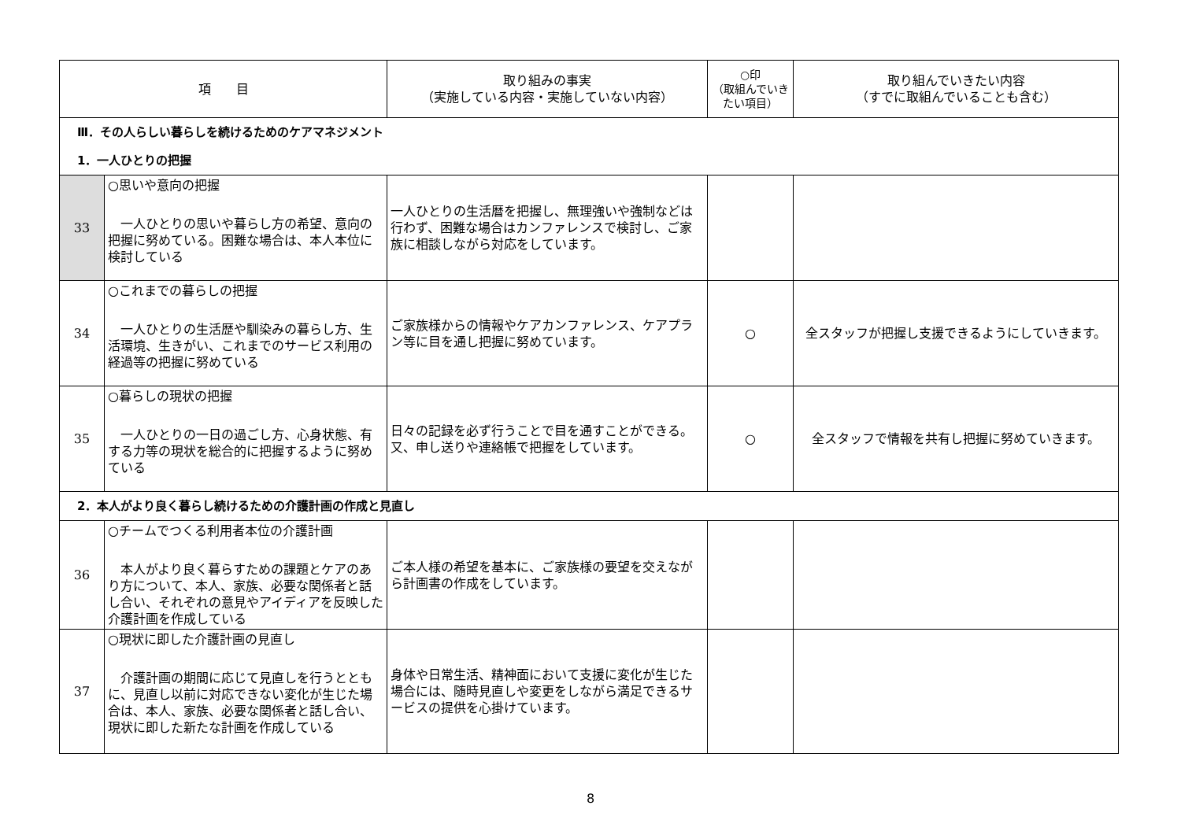| 項 目 | | 取り組みの事実 （実施している内容・実施していない内容） | ○印 （取組んでいきたい項目） | 取り組んでいきたい内容 （すでに取組んでいることも含む） |
| --- | --- | --- | --- | --- |
| Ⅲ．その人らしい暮らしを続けるためのケアマネジメント | | | | |
| 1．一人ひとりの把握 | | | | |
| 33 | ○思いや意向の把握 一人ひとりの思いや暮らし方の希望、意向の把握に努めている。困難な場合は、本人本位に検討している | 一人ひとりの生活暦を把握し、無理強いや強制などは行わず、困難な場合はカンファレンスで検討し、ご家族に相談しながら対応をしています。 | | |
| 34 | ○これまでの暮らしの把握 一人ひとりの生活歴や馴染みの暮らし方、生活環境、生きがい、これまでのサービス利用の経過等の把握に努めている | ご家族様からの情報やケアカンファレンス、ケアプラン等に目を通し把握に努めています。 | ○ | 全スタッフが把握し支援できるようにしていきます。 |
| 35 | ○暮らしの現状の把握 一人ひとりの一日の過ごし方、心身状態、有する力等の現状を総合的に把握するように努めている | 日々の記録を必ず行うことで目を通すことができる。又、申し送りや連絡帳で把握をしています。 | ○ | 全スタッフで情報を共有し把握に努めていきます。 |
| 2．本人がより良く暮らし続けるための介護計画の作成と見直し | | | | |
| 36 | ○チームでつくる利用者本位の介護計画 本人がより良く暮らすための課題とケアのあり方について、本人、家族、必要な関係者と話し合い、それぞれの意見やアイディアを反映した介護計画を作成している | ご本人様の希望を基本に、ご家族様の要望を交えながら計画書の作成をしています。 | | |
| 37 | ○現状に即した介護計画の見直し 介護計画の期間に応じて見直しを行うとともに、見直し以前に対応できない変化が生じた場合は、本人、家族、必要な関係者と話し合い、現状に即した新たな計画を作成している | 身体や日常生活、精神面において支援に変化が生じた場合には、随時見直しや変更をしながら満足できるサービスの提供を心掛けています。 | | |
8